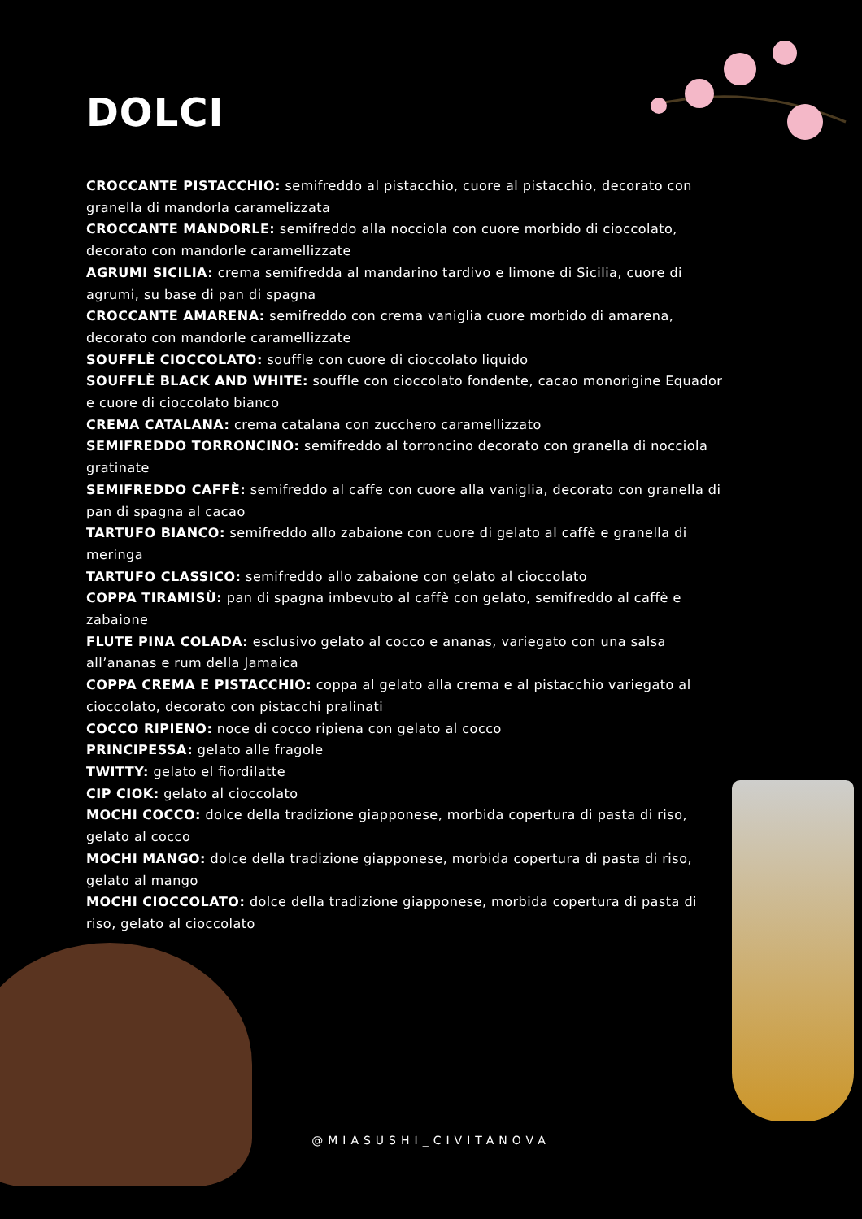DOLCI
CROCCANTE PISTACCHIO: semifreddo al pistacchio, cuore al pistacchio, decorato con granella di mandorla caramelizzata
CROCCANTE MANDORLE: semifreddo alla nocciola con cuore morbido di cioccolato, decorato con mandorle caramellizzate
AGRUMI SICILIA: crema semifredda al mandarino tardivo e limone di Sicilia, cuore di agrumi, su base di pan di spagna
CROCCANTE AMARENA: semifreddo con crema vaniglia cuore morbido di amarena, decorato con mandorle caramellizzate
SOUFFLÈ CIOCCOLATO: souffle con cuore di cioccolato liquido
SOUFFLÈ BLACK AND WHITE: souffle con cioccolato fondente, cacao monorigine Equador e cuore di cioccolato bianco
CREMA CATALANA: crema catalana con zucchero caramellizzato
SEMIFREDDO TORRONCINO: semifreddo al torroncino decorato con granella di nocciola gratinate
SEMIFREDDO CAFFÈ: semifreddo al caffe con cuore alla vaniglia, decorato con granella di pan di spagna al cacao
TARTUFO BIANCO: semifreddo allo zabaione con cuore di gelato al caffè e granella di meringa
TARTUFO CLASSICO: semifreddo allo zabaione con gelato al cioccolato
COPPA TIRAMISÙ: pan di spagna imbevuto al caffè con gelato, semifreddo al caffè e zabaione
FLUTE PINA COLADA: esclusivo gelato al cocco e ananas, variegato con una salsa all’ananas e rum della Jamaica
COPPA CREMA E PISTACCHIO: coppa al gelato alla crema e al pistacchio variegato al cioccolato, decorato con pistacchi pralinati
COCCO RIPIENO: noce di cocco ripiena con gelato al cocco
PRINCIPESSA: gelato alle fragole
TWITTY: gelato el fiordilatte
CIP CIOK: gelato al cioccolato
MOCHI COCCO: dolce della tradizione giapponese, morbida copertura di pasta di riso, gelato al cocco
MOCHI MANGO: dolce della tradizione giapponese, morbida copertura di pasta di riso, gelato al mango
MOCHI CIOCCOLATO: dolce della tradizione giapponese, morbida copertura di pasta di riso, gelato al cioccolato
@MIASUSHI_CIVITANOVA